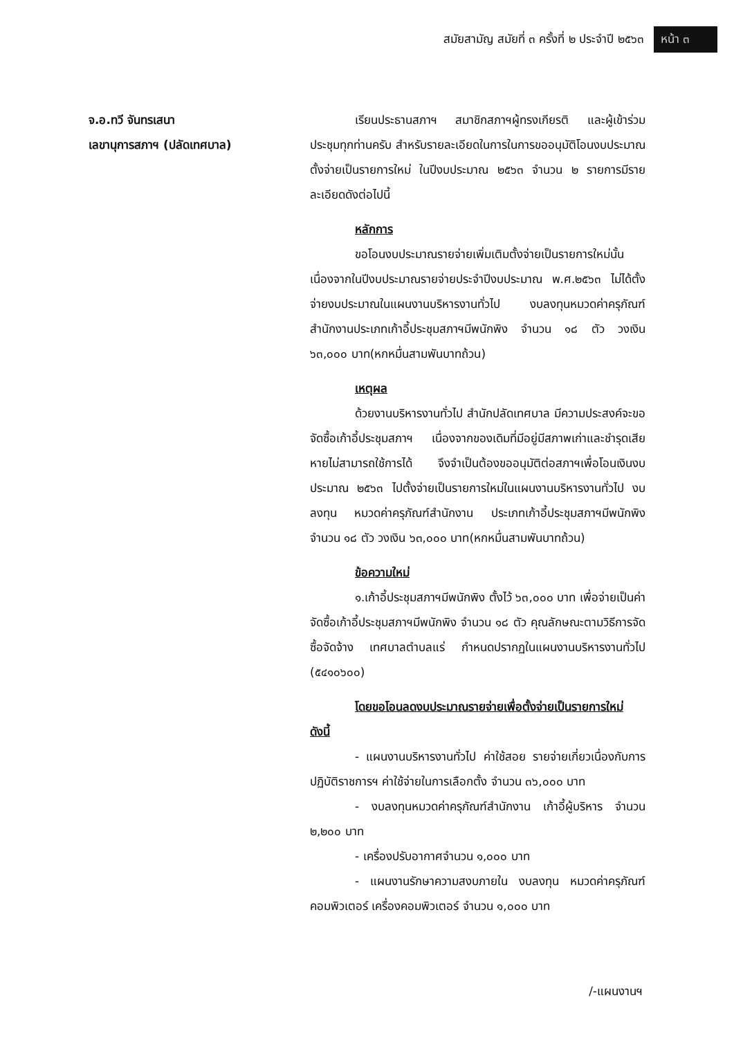สมัยสามัญ สมัยที่ ๓ ครั้งที่ ๒ ประจำปี ๒๕๖๓ หน้า ๓
จ.อ.ทวี จันทรเสนา
เลขานุการสภาฯ (ปลัดเทศบาล)
เรียนประธานสภาฯ สมาชิกสภาฯผู้ทรงเกียรติ และผู้เข้าร่วมประชุมทุกท่านครับ สำหรับรายละเอียดในการในการขออนุมัติโอนงบประมาณตั้งจ่ายเป็นรายการใหม่ ในปีงบประมาณ ๒๕๖๓ จำนวน ๒ รายการมีรายละเอียดดังต่อไปนี้
หลักการ
ขอโอนงบประมาณรายจ่ายเพิ่มเติมตั้งจ่ายเป็นรายการใหม่นั้น เนื่องจากในปีงบประมาณรายจ่ายประจำปีงบประมาณ พ.ศ.๒๕๖๓ ไม่ได้ตั้งจ่ายงบประมาณในแผนงานบริหารงานทั่วไป งบลงทุนหมวดค่าครุภัณฑ์สำนักงานประเภทเก้าอี้ประชุมสภาฯมีพนักพิง จำนวน ๑๘ ตัว วงเงิน ๖๓,๐๐๐ บาท(หกหมื่นสามพันบาทถ้วน)
เหตุผล
ด้วยงานบริหารงานทั่วไป สำนักปลัดเทศบาล มีความประสงค์จะขอจัดซื้อเก้าอี้ประชุมสภาฯ เนื่องจากของเดิมที่มีอยู่มีสภาพเก่าและชำรุดเสียหายไม่สามารถใช้การได้ จึงจำเป็นต้องขออนุมัติต่อสภาฯเพื่อโอนเงินงบประมาณ ๒๕๖๓ ไปตั้งจ่ายเป็นรายการใหม่ในแผนงานบริหารงานทั่วไป งบลงทุน หมวดค่าครุภัณฑ์สำนักงาน ประเภทเก้าอี้ประชุมสภาฯมีพนักพิง จำนวน ๑๘ ตัว วงเงิน ๖๓,๐๐๐ บาท(หกหมื่นสามพันบาทถ้วน)
ข้อความใหม่
๑.เก้าอี้ประชุมสภาฯมีพนักพิง ตั้งไว้ ๖๓,๐๐๐ บาท เพื่อจ่ายเป็นค่าจัดซื้อเก้าอี้ประชุมสภาฯมีพนักพิง จำนวน ๑๘ ตัว คุณลักษณะตามวิธีการจัดซื้อจัดจ้าง เทศบาลตำบลแร่ กำหนดปรากฏในแผนงานบริหารงานทั่วไป (๕๔๑๐๖๐๐)
โดยขอโอนลดงบประมาณรายจ่ายเพื่อตั้งจ่ายเป็นรายการใหม่ ดังนี้
- แผนงานบริหารงานทั่วไป ค่าใช้สอย รายจ่ายเกี่ยวเนื่องกับการปฏิบัติราชการฯ ค่าใช้จ่ายในการเลือกตั้ง จำนวน ๓๖,๐๐๐ บาท
- งบลงทุนหมวดค่าครุภัณฑ์สำนักงาน เก้าอี้ผู้บริหาร จำนวน ๒,๒๐๐ บาท
- เครื่องปรับอากาศจำนวน ๑,๐๐๐ บาท
- แผนงานรักษาความสงบภายใน งบลงทุน หมวดค่าครุภัณฑ์คอมพิวเตอร์ เครื่องคอมพิวเตอร์ จำนวน ๑,๐๐๐ บาท
/-แผนงานฯ